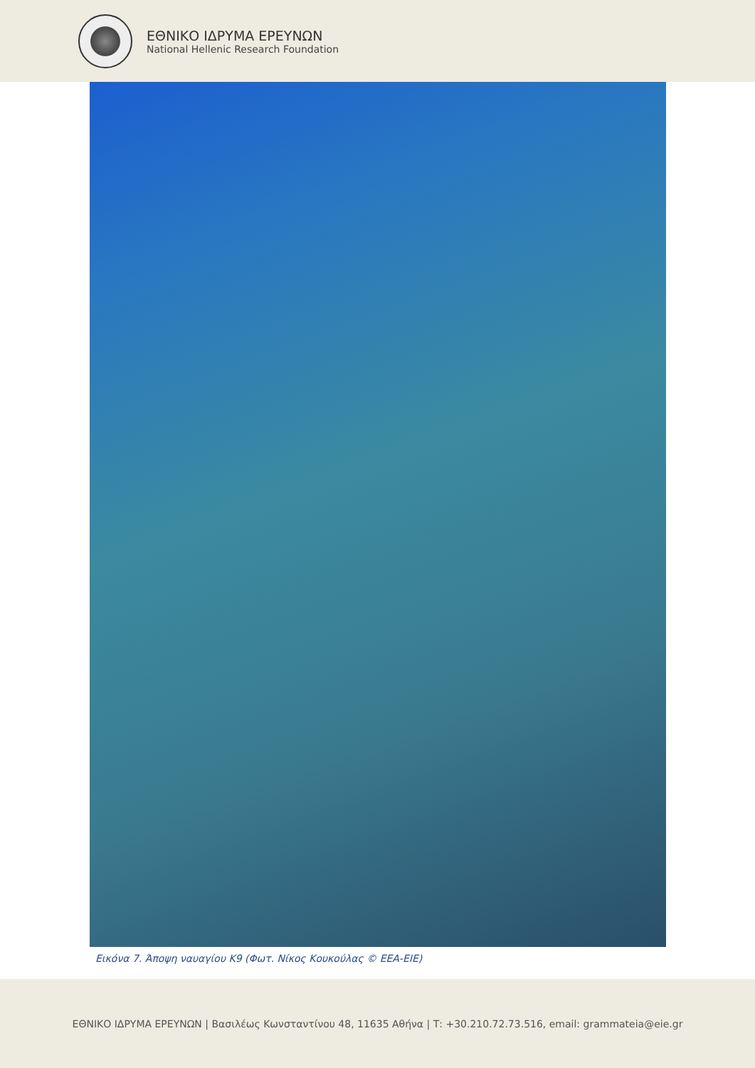ΕΘΝΙΚΟ ΙΔΡΥΜΑ ΕΡΕΥΝΩΝ
National Hellenic Research Foundation
Εικόνα 7. Άποψη ναυαγίου Κ9 (Φωτ. Νίκος Κουκούλας © ΕΕΑ-ΕΙΕ)
ΕΘΝΙΚΟ ΙΔΡΥΜΑ ΕΡΕΥΝΩΝ | Βασιλέως Κωνσταντίνου 48, 11635 Αθήνα | Τ: +30.210.72.73.516, email: grammateia@eie.gr